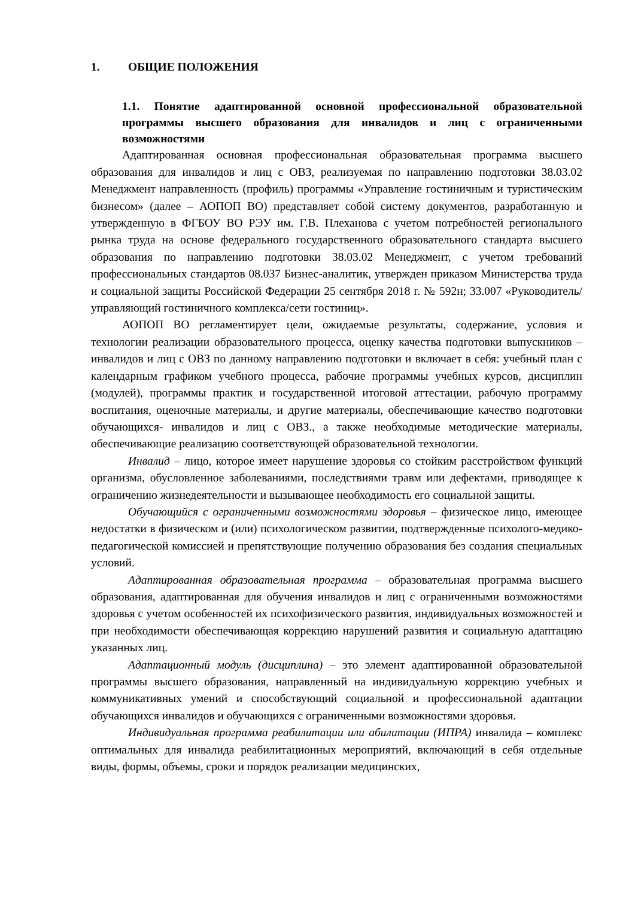1. ОБЩИЕ ПОЛОЖЕНИЯ
1.1. Понятие адаптированной основной профессиональной образовательной программы высшего образования для инвалидов и лиц с ограниченными возможностями
Адаптированная основная профессиональная образовательная программа высшего образования для инвалидов и лиц с ОВЗ, реализуемая по направлению подготовки 38.03.02 Менеджмент направленность (профиль) программы «Управление гостиничным и туристическим бизнесом» (далее – АОПОП ВО) представляет собой систему документов, разработанную и утвержденную в ФГБОУ ВО РЭУ им. Г.В. Плеханова с учетом потребностей регионального рынка труда на основе федерального государственного образовательного стандарта высшего образования по направлению подготовки 38.03.02 Менеджмент, с учетом требований профессиональных стандартов 08.037 Бизнес-аналитик, утвержден приказом Министерства труда и социальной защиты Российской Федерации 25 сентября 2018 г. № 592н; 33.007 «Руководитель/управляющий гостиничного комплекса/сети гостиниц».
АОПОП ВО регламентирует цели, ожидаемые результаты, содержание, условия и технологии реализации образовательного процесса, оценку качества подготовки выпускников – инвалидов и лиц с ОВЗ по данному направлению подготовки и включает в себя: учебный план с календарным графиком учебного процесса, рабочие программы учебных курсов, дисциплин (модулей), программы практик и государственной итоговой аттестации, рабочую программу воспитания, оценочные материалы, и другие материалы, обеспечивающие качество подготовки обучающихся- инвалидов и лиц с ОВЗ., а также необходимые методические материалы, обеспечивающие реализацию соответствующей образовательной технологии.
Инвалид – лицо, которое имеет нарушение здоровья со стойким расстройством функций организма, обусловленное заболеваниями, последствиями травм или дефектами, приводящее к ограничению жизнедеятельности и вызывающее необходимость его социальной защиты.
Обучающийся с ограниченными возможностями здоровья – физическое лицо, имеющее недостатки в физическом и (или) психологическом развитии, подтвержденные психолого-медико-педагогической комиссией и препятствующие получению образования без создания специальных условий.
Адаптированная образовательная программа – образовательная программа высшего образования, адаптированная для обучения инвалидов и лиц с ограниченными возможностями здоровья с учетом особенностей их психофизического развития, индивидуальных возможностей и при необходимости обеспечивающая коррекцию нарушений развития и социальную адаптацию указанных лиц.
Адаптационный модуль (дисциплина) – это элемент адаптированной образовательной программы высшего образования, направленный на индивидуальную коррекцию учебных и коммуникативных умений и способствующий социальной и профессиональной адаптации обучающихся инвалидов и обучающихся с ограниченными возможностями здоровья.
Индивидуальная программа реабилитации или абилитации (ИПРА) инвалида – комплекс оптимальных для инвалида реабилитационных мероприятий, включающий в себя отдельные виды, формы, объемы, сроки и порядок реализации медицинских,